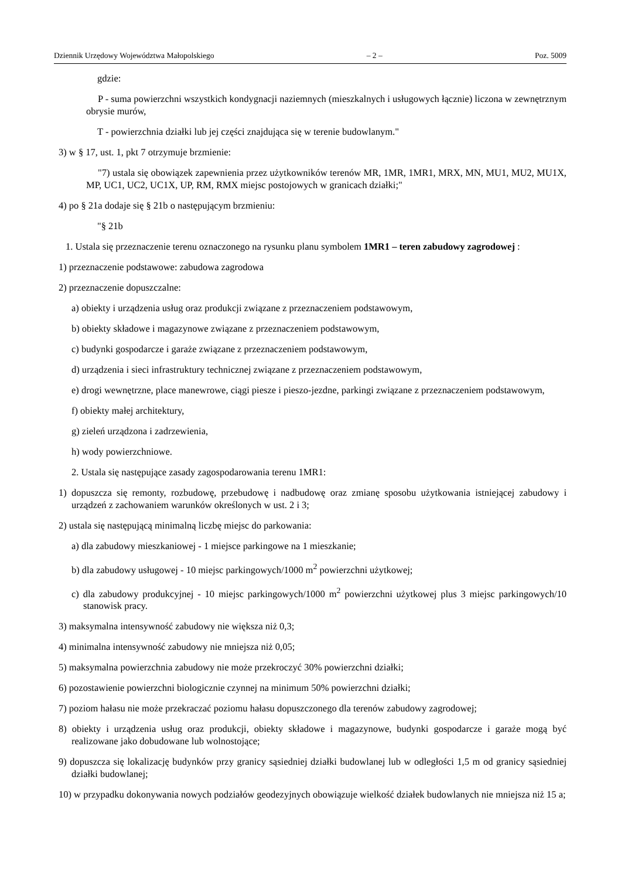Dziennik Urzędowy Województwa Małopolskiego – 2 – Poz. 5009
gdzie:
P - suma powierzchni wszystkich kondygnacji naziemnych (mieszkalnych i usługowych łącznie) liczona w zewnętrznym obrysie murów,
T - powierzchnia działki lub jej części znajdująca się w terenie budowlanym."
3) w § 17, ust. 1, pkt 7 otrzymuje brzmienie:
"7) ustala się obowiązek zapewnienia przez użytkowników terenów MR, 1MR, 1MR1, MRX, MN, MU1, MU2, MU1X, MP, UC1, UC2, UC1X, UP, RM, RMX miejsc postojowych w granicach działki;"
4) po § 21a dodaje się § 21b o następującym brzmieniu:
"§ 21b
1. Ustala się przeznaczenie terenu oznaczonego na rysunku planu symbolem 1MR1 – teren zabudowy zagrodowej :
1) przeznaczenie podstawowe: zabudowa zagrodowa
2) przeznaczenie dopuszczalne:
a) obiekty i urządzenia usług oraz produkcji związane z przeznaczeniem podstawowym,
b) obiekty składowe i magazynowe związane z przeznaczeniem podstawowym,
c) budynki gospodarcze i garaże związane z przeznaczeniem podstawowym,
d) urządzenia i sieci infrastruktury technicznej związane z przeznaczeniem podstawowym,
e) drogi wewnętrzne, place manewrowe, ciągi piesze i pieszo-jezdne, parkingi związane z przeznaczeniem podstawowym,
f) obiekty małej architektury,
g) zieleń urządzona i zadrzewienia,
h) wody powierzchniowe.
2. Ustala się następujące zasady zagospodarowania terenu 1MR1:
1) dopuszcza się remonty, rozbudowę, przebudowę i nadbudowę oraz zmianę sposobu użytkowania istniejącej zabudowy i urządzeń z zachowaniem warunków określonych w ust. 2 i 3;
2) ustala się następującą minimalną liczbę miejsc do parkowania:
a) dla zabudowy mieszkaniowej - 1 miejsce parkingowe na 1 mieszkanie;
b) dla zabudowy usługowej - 10 miejsc parkingowych/1000 m<sup>2</sup> powierzchni użytkowej;
c) dla zabudowy produkcyjnej - 10 miejsc parkingowych/1000 m<sup>2</sup> powierzchni użytkowej plus 3 miejsc parkingowych/10 stanowisk pracy.
3) maksymalna intensywność zabudowy nie większa niż 0,3;
4) minimalna intensywność zabudowy nie mniejsza niż 0,05;
5) maksymalna powierzchnia zabudowy nie może przekroczyć 30% powierzchni działki;
6) pozostawienie powierzchni biologicznie czynnej na minimum 50% powierzchni działki;
7) poziom hałasu nie może przekraczać poziomu hałasu dopuszczonego dla terenów zabudowy zagrodowej;
8) obiekty i urządzenia usług oraz produkcji, obiekty składowe i magazynowe, budynki gospodarcze i garaże mogą być realizowane jako dobudowane lub wolnostojące;
9) dopuszcza się lokalizację budynków przy granicy sąsiedniej działki budowlanej lub w odległości 1,5 m od granicy sąsiedniej działki budowlanej;
10) w przypadku dokonywania nowych podziałów geodezyjnych obowiązuje wielkość działek budowlanych nie mniejsza niż 15 a;